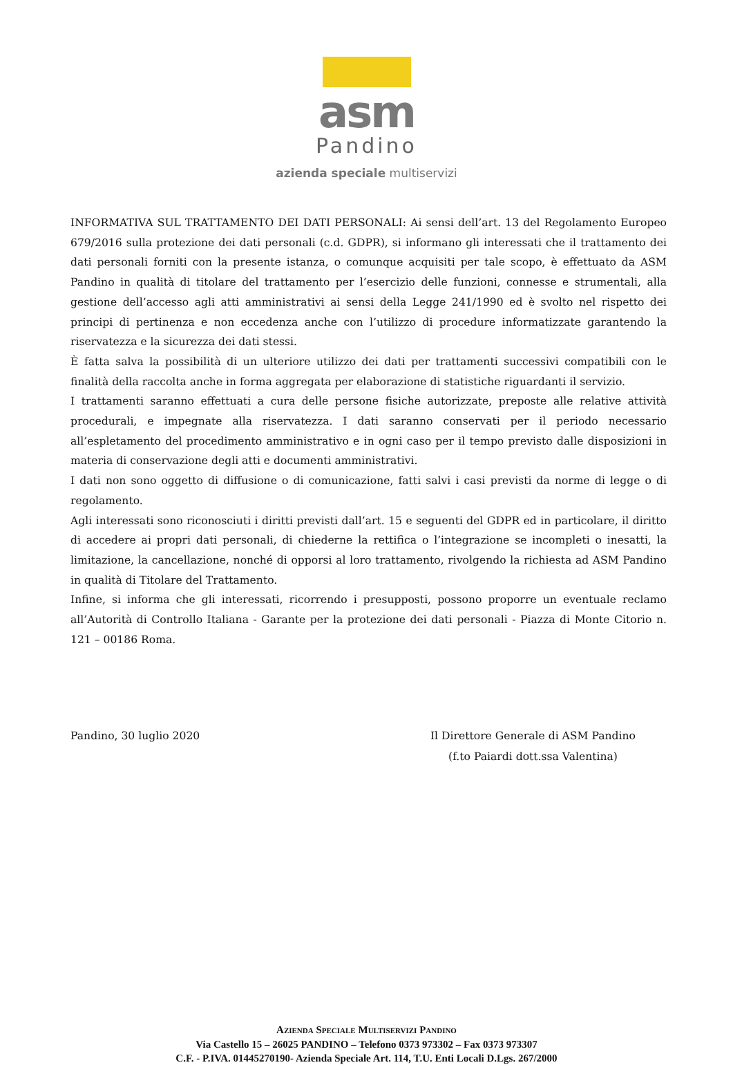asm
Pandino
azienda speciale multiservizi
INFORMATIVA SUL TRATTAMENTO DEI DATI PERSONALI: Ai sensi dell’art. 13 del Regolamento Europeo 679/2016 sulla protezione dei dati personali (c.d. GDPR), si informano gli interessati che il trattamento dei dati personali forniti con la presente istanza, o comunque acquisiti per tale scopo, è effettuato da ASM Pandino in qualità di titolare del trattamento per l’esercizio delle funzioni, connesse e strumentali, alla gestione dell’accesso agli atti amministrativi ai sensi della Legge 241/1990 ed è svolto nel rispetto dei principi di pertinenza e non eccedenza anche con l’utilizzo di procedure informatizzate garantendo la riservatezza e la sicurezza dei dati stessi.
È fatta salva la possibilità di un ulteriore utilizzo dei dati per trattamenti successivi compatibili con le finalità della raccolta anche in forma aggregata per elaborazione di statistiche riguardanti il servizio.
I trattamenti saranno effettuati a cura delle persone fisiche autorizzate, preposte alle relative attività procedurali, e impegnate alla riservatezza. I dati saranno conservati per il periodo necessario all’espletamento del procedimento amministrativo e in ogni caso per il tempo previsto dalle disposizioni in materia di conservazione degli atti e documenti amministrativi.
I dati non sono oggetto di diffusione o di comunicazione, fatti salvi i casi previsti da norme di legge o di regolamento.
Agli interessati sono riconosciuti i diritti previsti dall’art. 15 e seguenti del GDPR ed in particolare, il diritto di accedere ai propri dati personali, di chiederne la rettifica o l’integrazione se incompleti o inesatti, la limitazione, la cancellazione, nonché di opporsi al loro trattamento, rivolgendo la richiesta ad ASM Pandino in qualità di Titolare del Trattamento.
Infine, si informa che gli interessati, ricorrendo i presupposti, possono proporre un eventuale reclamo all’Autorità di Controllo Italiana - Garante per la protezione dei dati personali - Piazza di Monte Citorio n. 121 – 00186 Roma.
Pandino, 30 luglio 2020 Il Direttore Generale di ASM Pandino
(f.to Paiardi dott.ssa Valentina)
AZIENDA SPECIALE MULTISERVIZI PANDINO
Via Castello 15 – 26025 PANDINO – Telefono 0373 973302 – Fax 0373 973307
C.F. - P.IVA. 01445270190- Azienda Speciale Art. 114, T.U. Enti Locali D.Lgs. 267/2000